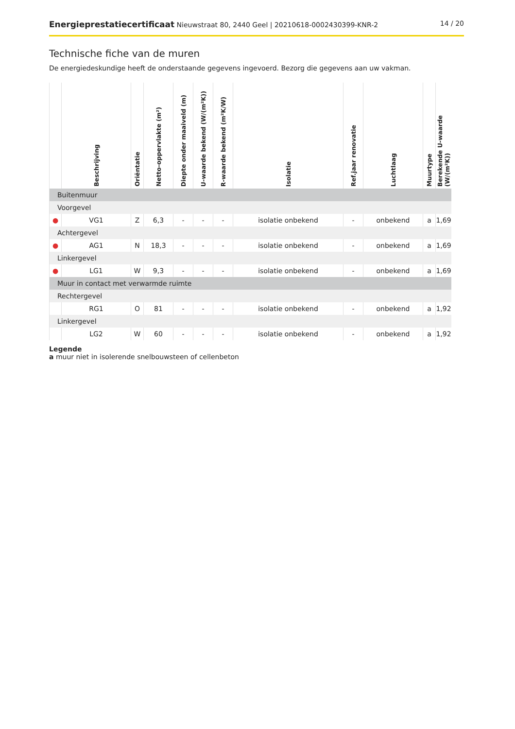Energieprestatiecertificaat Nieuwstraat 80, 2440 Geel | 20210618-0002430399-KNR-2 14 / 20
Technische fiche van de muren
De energiedeskundige heeft de onderstaande gegevens ingevoerd. Bezorg die gegevens aan uw vakman.
| | Beschrijving | Oriëntatie | Netto-oppervlakte (m²) | Diepte onder maaiveld (m) | U-waarde bekend (W/(m²K)) | R-waarde bekend (m²K/W) | Isolatie | Ref.jaar renovatie | Luchtlaag | Muurtype | Berekende U-waarde (W/(m²K)) |
| --- | --- | --- | --- | --- | --- | --- | --- | --- | --- | --- | --- |
| Buitenmuur | | | | | | | | | | | |
| Voorgevel | | | | | | | | | | | |
| ● | VG1 | Z | 6,3 | - | - | - | isolatie onbekend | - | onbekend | a | 1,69 |
| Achtergevel | | | | | | | | | | | |
| ● | AG1 | N | 18,3 | - | - | - | isolatie onbekend | - | onbekend | a | 1,69 |
| Linkergevel | | | | | | | | | | | |
| ● | LG1 | W | 9,3 | - | - | - | isolatie onbekend | - | onbekend | a | 1,69 |
| Muur in contact met verwarmde ruimte | | | | | | | | | | | |
| Rechtergevel | | | | | | | | | | | |
| | RG1 | O | 81 | - | - | - | isolatie onbekend | - | onbekend | a | 1,92 |
| Linkergevel | | | | | | | | | | | |
| | LG2 | W | 60 | - | - | - | isolatie onbekend | - | onbekend | a | 1,92 |
Legende
a muur niet in isolerende snelbouwsteen of cellenbeton